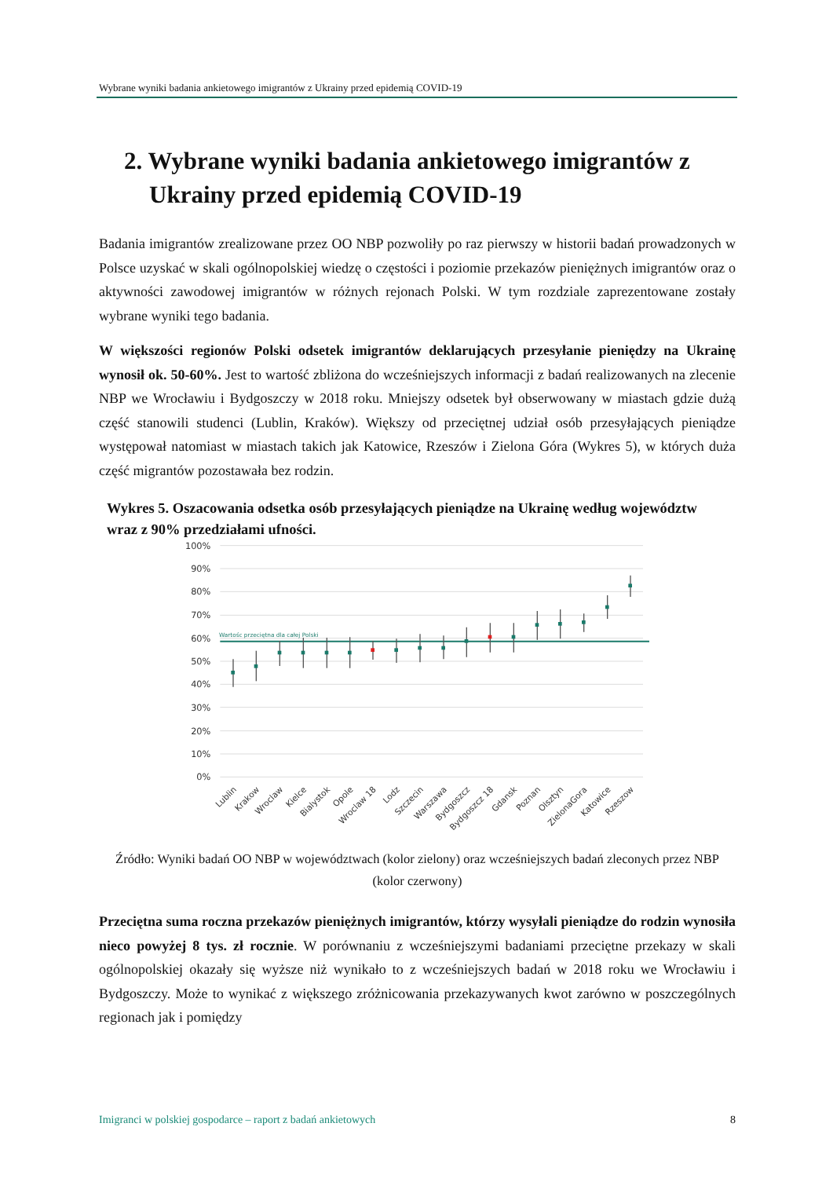Wybrane wyniki badania ankietowego imigrantów z Ukrainy przed epidemią COVID-19
2. Wybrane wyniki badania ankietowego imigrantów z Ukrainy przed epidemią COVID-19
Badania imigrantów zrealizowane przez OO NBP pozwoliły po raz pierwszy w historii badań prowadzonych w Polsce uzyskać w skali ogólnopolskiej wiedzę o częstości i poziomie przekazów pieniężnych imigrantów oraz o aktywności zawodowej imigrantów w różnych rejonach Polski. W tym rozdziale zaprezentowane zostały wybrane wyniki tego badania.
W większości regionów Polski odsetek imigrantów deklarujących przesyłanie pieniędzy na Ukrainę wynosił ok. 50-60%. Jest to wartość zbliżona do wcześniejszych informacji z badań realizowanych na zlecenie NBP we Wrocławiu i Bydgoszczy w 2018 roku. Mniejszy odsetek był obserwowany w miastach gdzie dużą część stanowili studenci (Lublin, Kraków). Większy od przeciętnej udział osób przesyłających pieniądze występował natomiast w miastach takich jak Katowice, Rzeszów i Zielona Góra (Wykres 5), w których duża część migrantów pozostawała bez rodzin.
Wykres 5. Oszacowania odsetka osób przesyłających pieniądze na Ukrainę według województw wraz z 90% przedziałami ufności.
100%
90%
80%
70%
60%
50%
40%
30%
20%
10%
0%
Wartośc przeciętna dla całej Polski
Lublin
Krakow
Wroclaw
Kielce
Bialystok
Opole
Wroclaw 18
Lodz
Szczecin
Warszawa
Bydgoszcz
Bydgoszcz 18
Gdansk
Poznan
Olsztyn
ZielonaGora
Katowice
Rzeszow
Źródło: Wyniki badań OO NBP w województwach (kolor zielony) oraz wcześniejszych badań zleconych przez NBP (kolor czerwony)
Przeciętna suma roczna przekazów pieniężnych imigrantów, którzy wysyłali pieniądze do rodzin wynosiła nieco powyżej 8 tys. zł rocznie. W porównaniu z wcześniejszymi badaniami przeciętne przekazy w skali ogólnopolskiej okazały się wyższe niż wynikało to z wcześniejszych badań w 2018 roku we Wrocławiu i Bydgoszczy. Może to wynikać z większego zróżnicowania przekazywanych kwot zarówno w poszczególnych regionach jak i pomiędzy
Imigranci w polskiej gospodarce – raport z badań ankietowych 8